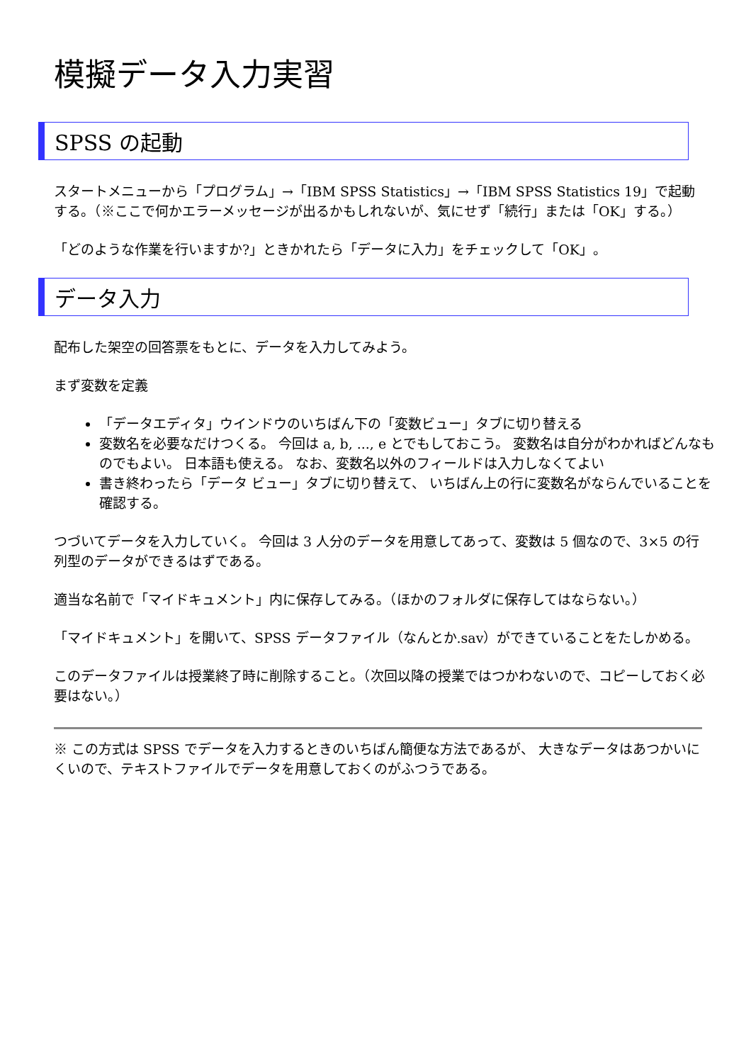模擬データ入力実習
SPSS の起動
スタートメニューから「プログラム」→「IBM SPSS Statistics」→「IBM SPSS Statistics 19」で起動する。（※ここで何かエラーメッセージが出るかもしれないが、気にせず「続行」または「OK」する。）
「どのような作業を行いますか?」ときかれたら「データに入力」をチェックして「OK」。
データ入力
配布した架空の回答票をもとに、データを入力してみよう。
まず変数を定義
「データエディタ」ウインドウのいちばん下の「変数ビュー」タブに切り替える
変数名を必要なだけつくる。 今回は a, b, ..., e とでもしておこう。 変数名は自分がわかればどんなものでもよい。 日本語も使える。 なお、変数名以外のフィールドは入力しなくてよい
書き終わったら「データ ビュー」タブに切り替えて、 いちばん上の行に変数名がならんでいることを確認する。
つづいてデータを入力していく。 今回は 3 人分のデータを用意してあって、変数は 5 個なので、3×5 の行列型のデータができるはずである。
適当な名前で「マイドキュメント」内に保存してみる。（ほかのフォルダに保存してはならない。）
「マイドキュメント」を開いて、SPSS データファイル（なんとか.sav）ができていることをたしかめる。
このデータファイルは授業終了時に削除すること。（次回以降の授業ではつかわないので、コピーしておく必要はない。）
※ この方式は SPSS でデータを入力するときのいちばん簡便な方法であるが、 大きなデータはあつかいにくいので、テキストファイルでデータを用意しておくのがふつうである。